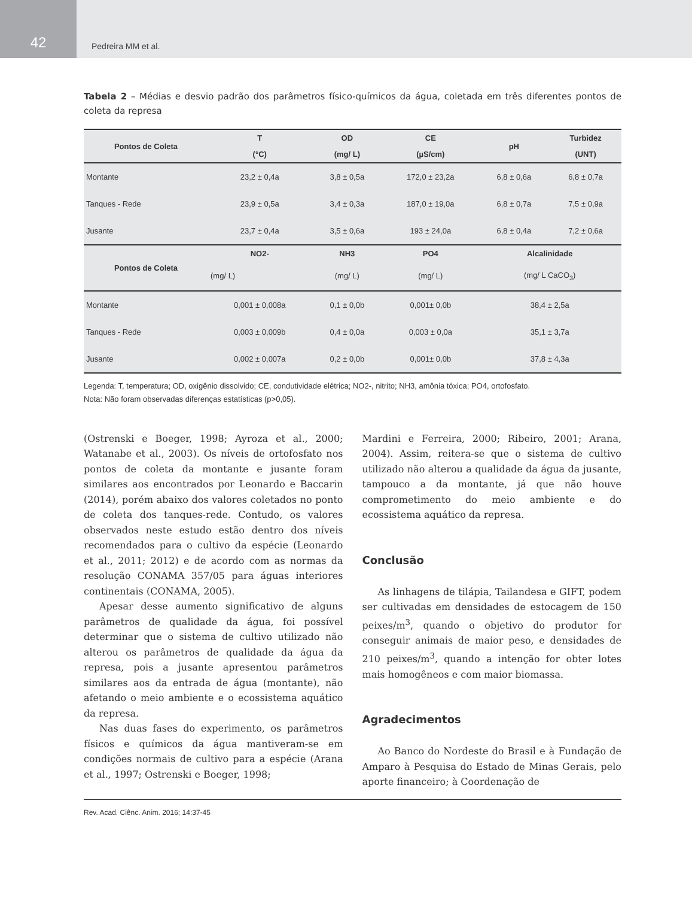42
Pedreira MM et al.
Tabela 2 – Médias e desvio padrão dos parâmetros físico-químicos da água, coletada em três diferentes pontos de coleta da represa
| Pontos de Coleta | T | OD | CE | pH | Turbidez |
| --- | --- | --- | --- | --- | --- |
| | (°C) | (mg/ L) | (µS/cm) | | (UNT) |
| Montante | 23,2 ± 0,4a | 3,8 ± 0,5a | 172,0 ± 23,2a | 6,8 ± 0,6a | 6,8 ± 0,7a |
| Tanques - Rede | 23,9 ± 0,5a | 3,4 ± 0,3a | 187,0 ± 19,0a | 6,8 ± 0,7a | 7,5 ± 0,9a |
| Jusante | 23,7 ± 0,4a | 3,5 ± 0,6a | 193 ± 24,0a | 6,8 ± 0,4a | 7,2 ± 0,6a |
| Pontos de Coleta | NO2- | NH3 | PO4 | Alcalinidade | |
| | (mg/ L) | (mg/ L) | (mg/ L) | (mg/ L CaCO<sub>3</sub>) | |
| Montante | 0,001 ± 0,008a | 0,1 ± 0,0b | 0,001± 0,0b | 38,4 ± 2,5a | |
| Tanques - Rede | 0,003 ± 0,009b | 0,4 ± 0,0a | 0,003 ± 0,0a | 35,1 ± 3,7a | |
| Jusante | 0,002 ± 0,007a | 0,2 ± 0,0b | 0,001± 0,0b | 37,8 ± 4,3a | |
Legenda: T, temperatura; OD, oxigênio dissolvido; CE, condutividade elétrica; NO2-, nitrito; NH3, amônia tóxica; PO4, ortofosfato.
Nota: Não foram observadas diferenças estatísticas (p>0,05).
(Ostrenski e Boeger, 1998; Ayroza et al., 2000; Watanabe et al., 2003). Os níveis de ortofosfato nos pontos de coleta da montante e jusante foram similares aos encontrados por Leonardo e Baccarin (2014), porém abaixo dos valores coletados no ponto de coleta dos tanques-rede. Contudo, os valores observados neste estudo estão dentro dos níveis recomendados para o cultivo da espécie (Leonardo et al., 2011; 2012) e de acordo com as normas da resolução CONAMA 357/05 para águas interiores continentais (CONAMA, 2005).
Apesar desse aumento significativo de alguns parâmetros de qualidade da água, foi possível determinar que o sistema de cultivo utilizado não alterou os parâmetros de qualidade da água da represa, pois a jusante apresentou parâmetros similares aos da entrada de água (montante), não afetando o meio ambiente e o ecossistema aquático da represa.
Nas duas fases do experimento, os parâmetros físicos e químicos da água mantiveram-se em condições normais de cultivo para a espécie (Arana et al., 1997; Ostrenski e Boeger, 1998;
Mardini e Ferreira, 2000; Ribeiro, 2001; Arana, 2004). Assim, reitera-se que o sistema de cultivo utilizado não alterou a qualidade da água da jusante, tampouco a da montante, já que não houve comprometimento do meio ambiente e do ecossistema aquático da represa.
Conclusão
As linhagens de tilápia, Tailandesa e GIFT, podem ser cultivadas em densidades de estocagem de 150 peixes/m<sup>3</sup>, quando o objetivo do produtor for conseguir animais de maior peso, e densidades de 210 peixes/m<sup>3</sup>, quando a intenção for obter lotes mais homogêneos e com maior biomassa.
Agradecimentos
Ao Banco do Nordeste do Brasil e à Fundação de Amparo à Pesquisa do Estado de Minas Gerais, pelo aporte financeiro; à Coordenação de
Rev. Acad. Ciênc. Anim. 2016; 14:37-45